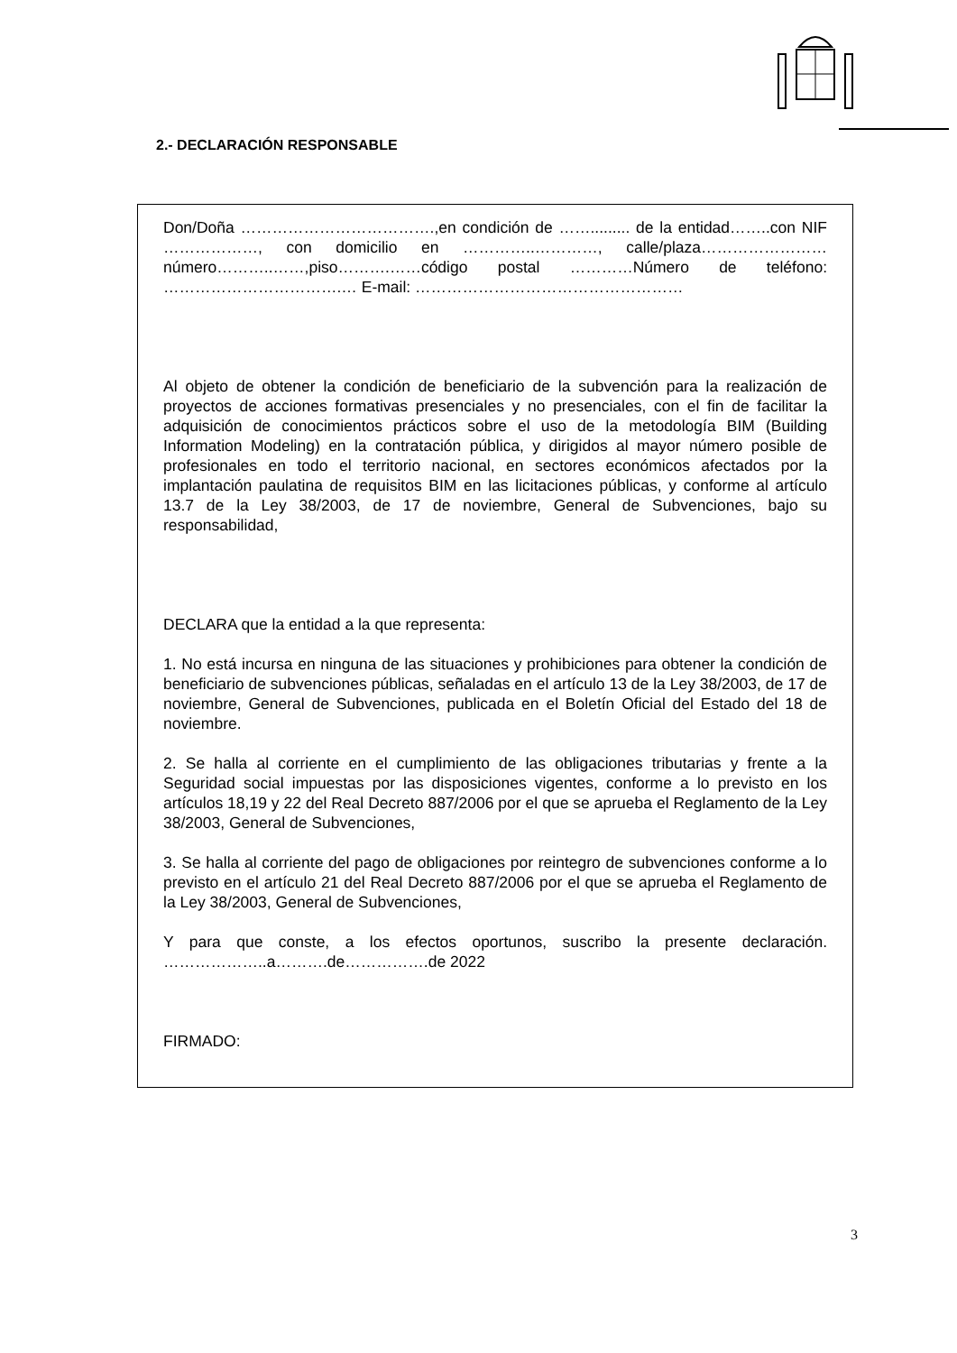2.- DECLARACIÓN RESPONSABLE
Don/Doña ……………………………….,en condición de ……......... de la entidad……..con NIF ………………, con domicilio en …………..…………, calle/plaza……………………número………..……,piso……….……código postal …………Número de teléfono: …………………………….… E-mail: ……………………………………………
Al objeto de obtener la condición de beneficiario de la subvención para la realización de proyectos de acciones formativas presenciales y no presenciales, con el fin de facilitar la adquisición de conocimientos prácticos sobre el uso de la metodología BIM (Building Information Modeling) en la contratación pública, y dirigidos al mayor número posible de profesionales en todo el territorio nacional, en sectores económicos afectados por la implantación paulatina de requisitos BIM en las licitaciones públicas, y conforme al artículo 13.7 de la Ley 38/2003, de 17 de noviembre, General de Subvenciones, bajo su responsabilidad,
DECLARA que la entidad a la que representa:
1. No está incursa en ninguna de las situaciones y prohibiciones para obtener la condición de beneficiario de subvenciones públicas, señaladas en el artículo 13 de la Ley 38/2003, de 17 de noviembre, General de Subvenciones, publicada en el Boletín Oficial del Estado del 18 de noviembre.
2. Se halla al corriente en el cumplimiento de las obligaciones tributarias y frente a la Seguridad social impuestas por las disposiciones vigentes, conforme a lo previsto en los artículos 18,19 y 22 del Real Decreto 887/2006 por el que se aprueba el Reglamento de la Ley 38/2003, General de Subvenciones,
3. Se halla al corriente del pago de obligaciones por reintegro de subvenciones conforme a lo previsto en el artículo 21 del Real Decreto 887/2006 por el que se aprueba el Reglamento de la Ley 38/2003, General de Subvenciones,
Y para que conste, a los efectos oportunos, suscribo la presente declaración. ………………..a……….de…………….de 2022
FIRMADO:
3